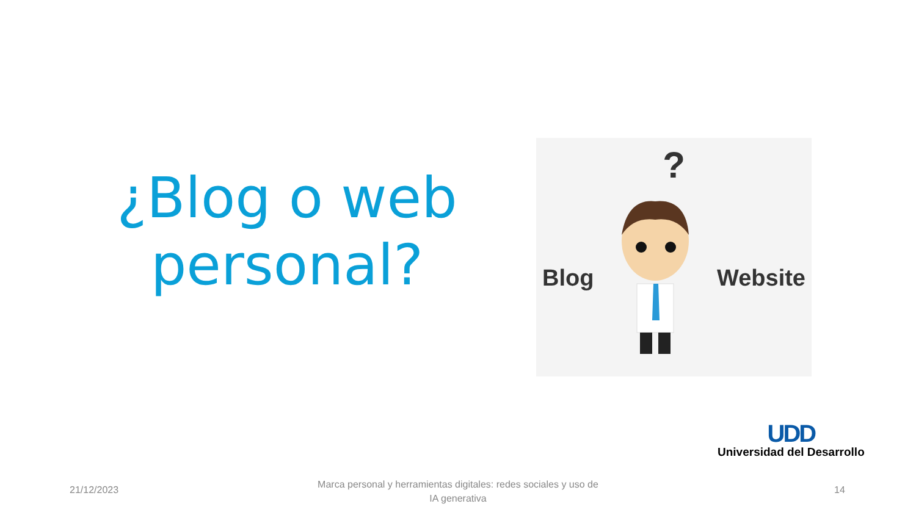¿Blog o web personal?
?
Blog Website
UDD
Universidad del Desarrollo
21/12/2023
Marca personal y herramientas digitales: redes sociales y uso de IA generativa
14